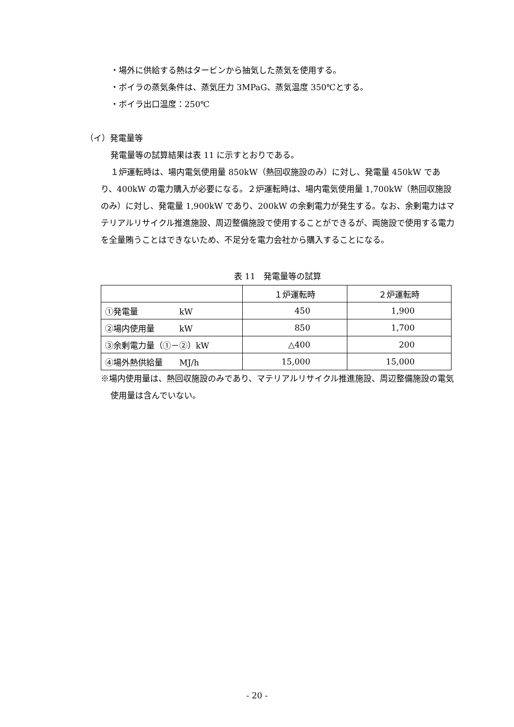・場外に供給する熱はタービンから抽気した蒸気を使用する。
・ボイラの蒸気条件は、蒸気圧力 3MPaG、蒸気温度 350℃とする。
・ボイラ出口温度：250℃
（イ）発電量等
発電量等の試算結果は表 11 に示すとおりである。
１炉運転時は、場内電気使用量 850kW（熱回収施設のみ）に対し、発電量 450kW であり、400kW の電力購入が必要になる。２炉運転時は、場内電気使用量 1,700kW（熱回収施設のみ）に対し、発電量 1,900kW であり、200kW の余剰電力が発生する。なお、余剰電力はマテリアルリサイクル推進施設、周辺整備施設で使用することができるが、両施設で使用する電力を全量賄うことはできないため、不足分を電力会社から購入することになる。
表 11　発電量等の試算
| | １炉運転時 | ２炉運転時 |
| ①発電量 kW | 450 | 1,900 |
| ②場内使用量 kW | 850 | 1,700 |
| ③余剰電力量（①－②）kW | △400 | 200 |
| ④場外熱供給量 MJ/h | 15,000 | 15,000 |
※場内使用量は、熱回収施設のみであり、マテリアルリサイクル推進施設、周辺整備施設の電気使用量は含んでいない。
- 20 -